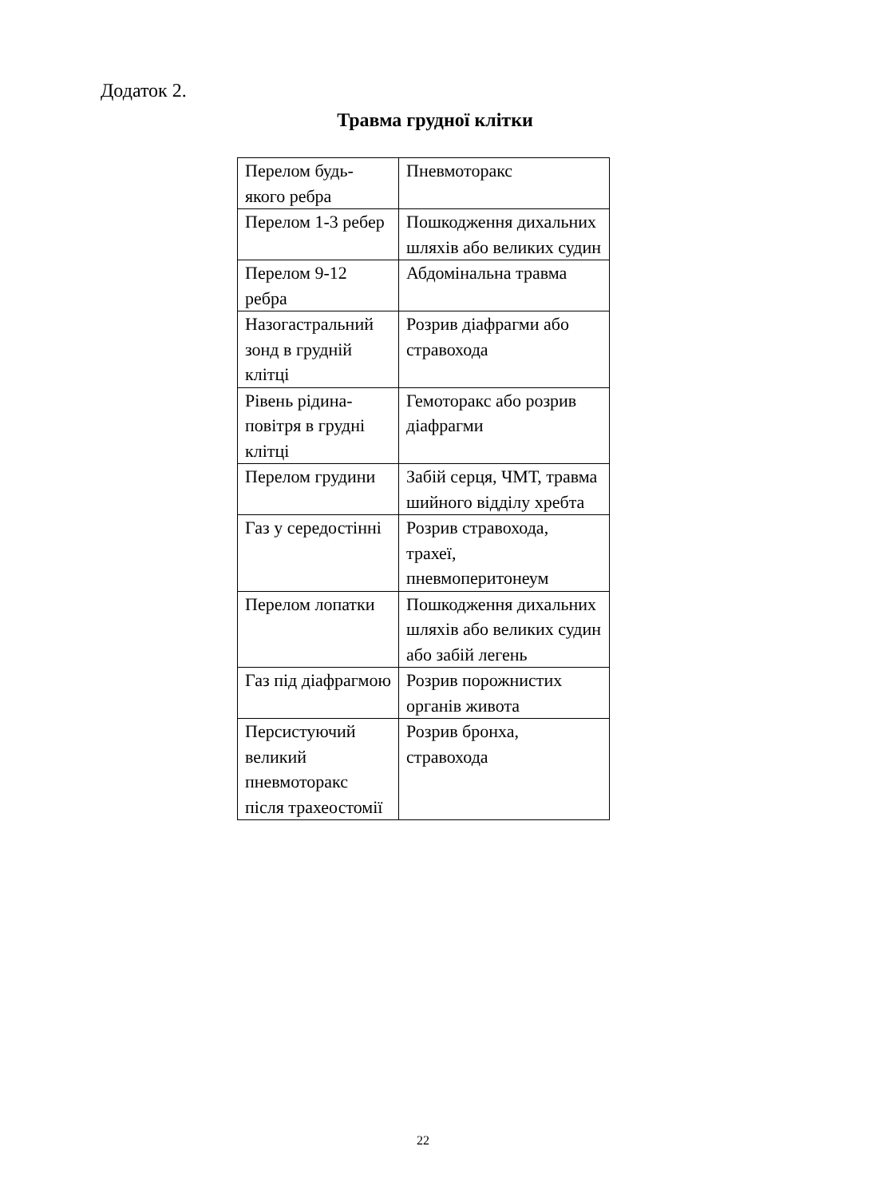Додаток 2.
Травма грудної клітки
| Перелом будь-якого ребра | Пневмоторакс |
| Перелом 1-3 ребер | Пошкодження дихальних шляхів або великих судин |
| Перелом 9-12 ребра | Абдомінальна травма |
| Назогастральний зонд в грудній клітці | Розрив діафрагми або стравохода |
| Рівень рідина-повітря в грудні клітці | Гемоторакс або розрив діафрагми |
| Перелом грудини | Забій серця, ЧМТ, травма шийного відділу хребта |
| Газ у середостінні | Розрив стравохода, трахеї, пневмоперитонеум |
| Перелом лопатки | Пошкодження дихальних шляхів або великих судин або забій легень |
| Газ під діафрагмою | Розрив порожнистих органів живота |
| Персистуючий великий пневмоторакс після трахеостомії | Розрив бронха, стравохода |
22